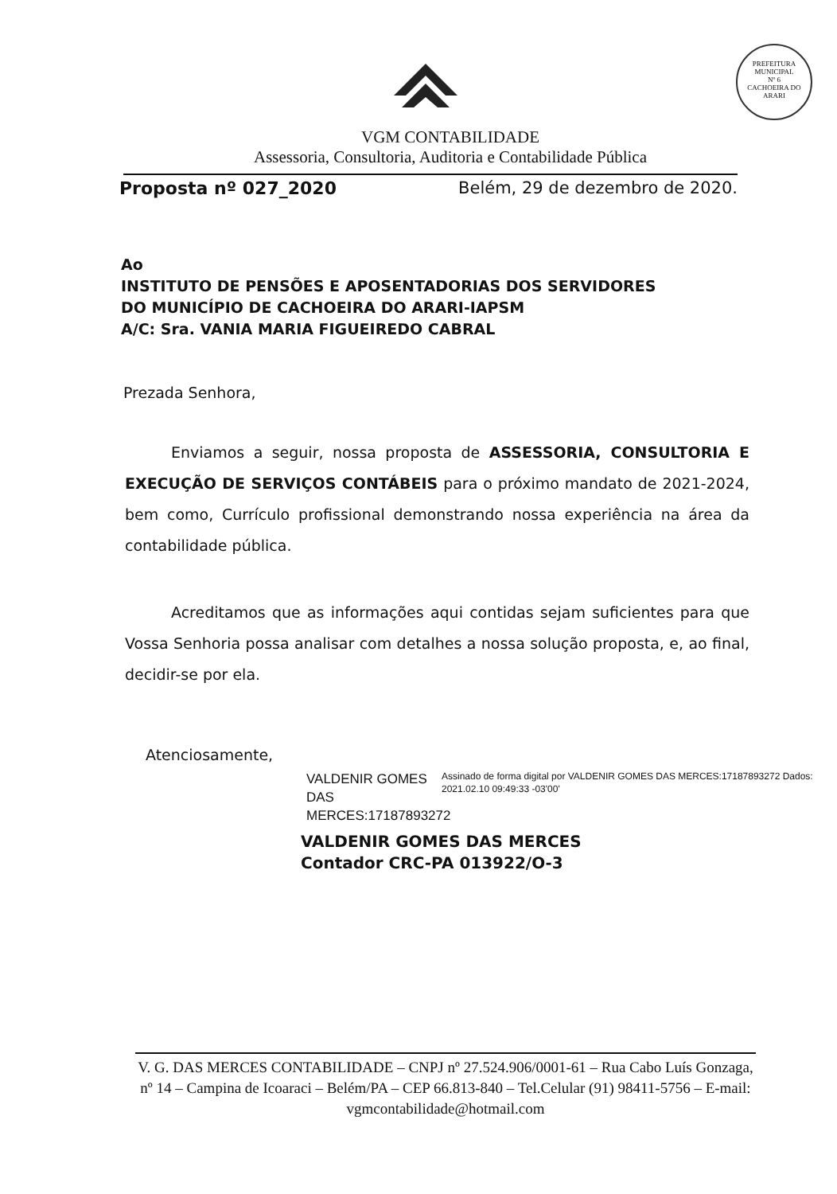PREFEITURA MUNICIPAL
Nº 6
CACHOEIRA DO ARARI
VGM CONTABILIDADE
Assessoria, Consultoria, Auditoria e Contabilidade Pública
Proposta nº 027_2020 Belém, 29 de dezembro de 2020.
Ao
INSTITUTO DE PENSÕES E APOSENTADORIAS DOS SERVIDORES
DO MUNICÍPIO DE CACHOEIRA DO ARARI-IAPSM
A/C: Sra. VANIA MARIA FIGUEIREDO CABRAL
Prezada Senhora,
Enviamos a seguir, nossa proposta de ASSESSORIA, CONSULTORIA E EXECUÇÃO DE SERVIÇOS CONTÁBEIS para o próximo mandato de 2021-2024, bem como, Currículo profissional demonstrando nossa experiência na área da contabilidade pública.
Acreditamos que as informações aqui contidas sejam suficientes para que Vossa Senhoria possa analisar com detalhes a nossa solução proposta, e, ao final, decidir-se por ela.
Atenciosamente,
VALDENIR GOMES DAS MERCES:17187893272
Assinado de forma digital por VALDENIR GOMES DAS MERCES:17187893272 Dados: 2021.02.10 09:49:33 -03'00'
VALDENIR GOMES DAS MERCES
Contador CRC-PA 013922/O-3
V. G. DAS MERCES CONTABILIDADE – CNPJ nº 27.524.906/0001-61 – Rua Cabo Luís Gonzaga, nº 14 – Campina de Icoaraci – Belém/PA – CEP 66.813-840 – Tel.Celular (91) 98411-5756 – E-mail: vgmcontabilidade@hotmail.com